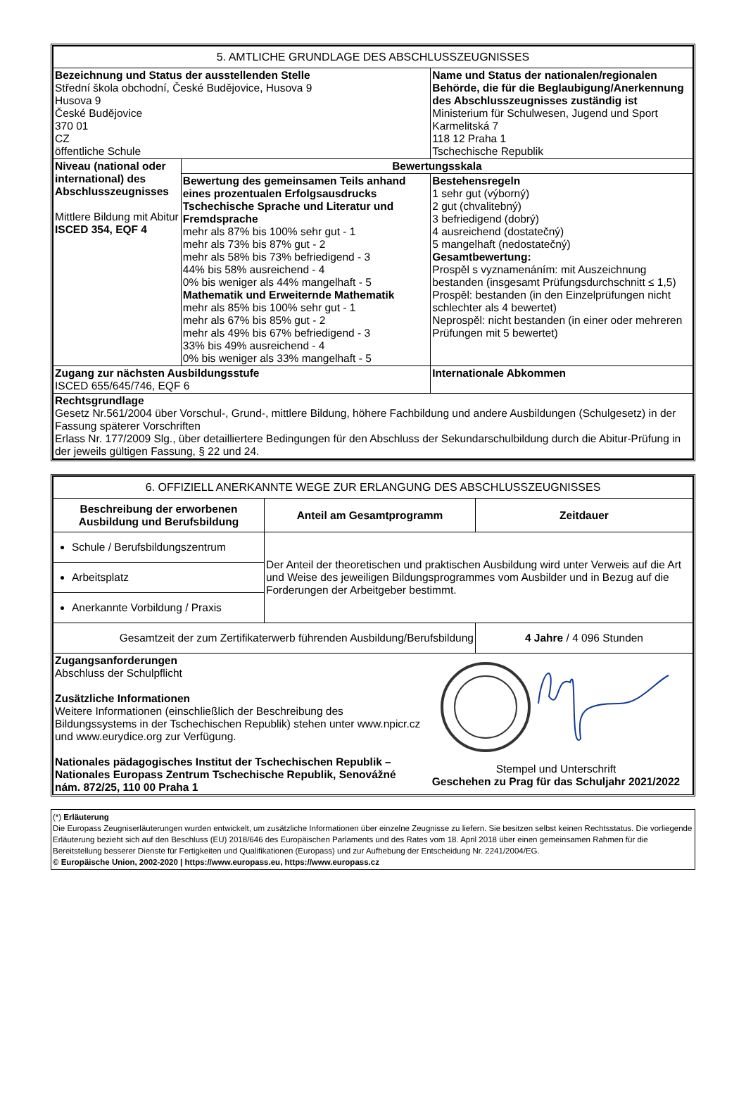| 5. AMTLICHE GRUNDLAGE DES ABSCHLUSSZEUGNISSES | | |
| Bezeichnung und Status der ausstellenden Stelle Střední škola obchodní, České Budějovice, Husova 9 Husova 9 České Budějovice 370 01 CZ öffentliche Schule | | Name und Status der nationalen/regionalen Behörde, die für die Beglaubigung/Anerkennung des Abschlusszeugnisses zuständig ist Ministerium für Schulwesen, Jugend und Sport Karmelitská 7 118 12 Praha 1 Tschechische Republik |
| Niveau (national oder international) des Abschlusszeugnisses Mittlere Bildung mit Abitur ISCED 354, EQF 4 | Bewertungsskala | |
| | Bewertung des gemeinsamen Teils anhand eines prozentualen Erfolgsausdrucks Tschechische Sprache und Literatur und Fremdsprache mehr als 87% bis 100% sehr gut - 1 mehr als 73% bis 87% gut - 2 mehr als 58% bis 73% befriedigend - 3 44% bis 58% ausreichend - 4 0% bis weniger als 44% mangelhaft - 5 Mathematik und Erweiternde Mathematik mehr als 85% bis 100% sehr gut - 1 mehr als 67% bis 85% gut - 2 mehr als 49% bis 67% befriedigend - 3 33% bis 49% ausreichend - 4 0% bis weniger als 33% mangelhaft - 5 | Bestehensregeln 1 sehr gut (výborný) 2 gut (chvalitebný) 3 befriedigend (dobrý) 4 ausreichend (dostatečný) 5 mangelhaft (nedostatečný) Gesamtbewertung: Prospěl s vyznamenáním: mit Auszeichnung bestanden (insgesamt Prüfungsdurchschnitt ≤ 1,5) Prospěl: bestanden (in den Einzelprüfungen nicht schlechter als 4 bewertet) Neprospěl: nicht bestanden (in einer oder mehreren Prüfungen mit 5 bewertet) |
| Zugang zur nächsten Ausbildungsstufe ISCED 655/645/746, EQF 6 | | Internationale Abkommen |
| Rechtsgrundlage Gesetz Nr.561/2004 über Vorschul-, Grund-, mittlere Bildung, höhere Fachbildung und andere Ausbildungen (Schulgesetz) in der Fassung späterer Vorschriften Erlass Nr. 177/2009 Slg., über detailliertere Bedingungen für den Abschluss der Sekundarschulbildung durch die Abitur-Prüfung in der jeweils gültigen Fassung, § 22 und 24. | | |
| 6. OFFIZIELL ANERKANNTE WEGE ZUR ERLANGUNG DES ABSCHLUSSZEUGNISSES | | |
| Beschreibung der erworbenen Ausbildung und Berufsbildung | Anteil am Gesamtprogramm | Zeitdauer |
| Schule / Berufsbildungszentrum | Der Anteil der theoretischen und praktischen Ausbildung wird unter Verweis auf die Art und Weise des jeweiligen Bildungsprogrammes vom Ausbilder und in Bezug auf die Forderungen der Arbeitgeber bestimmt. | |
| Arbeitsplatz | | |
| Anerkannte Vorbildung / Praxis | | |
| Gesamtzeit der zum Zertifikaterwerb führenden Ausbildung/Berufsbildung | | 4 Jahre / 4 096 Stunden |
| Zugangsanforderungen Abschluss der Schulpflicht Zusätzliche Informationen Weitere Informationen (einschließlich der Beschreibung des Bildungssystems in der Tschechischen Republik) stehen unter www.npicr.cz und www.eurydice.org zur Verfügung. Nationales pädagogisches Institut der Tschechischen Republik – Nationales Europass Zentrum Tschechische Republik, Senovážné nám. 872/25, 110 00 Praha 1 Stempel und Unterschrift Geschehen zu Prag für das Schuljahr 2021/2022 | | |
(*) Erläuterung
Die Europass Zeugniserläuterungen wurden entwickelt, um zusätzliche Informationen über einzelne Zeugnisse zu liefern. Sie besitzen selbst keinen Rechtsstatus. Die vorliegende Erläuterung bezieht sich auf den Beschluss (EU) 2018/646 des Europäischen Parlaments und des Rates vom 18. April 2018 über einen gemeinsamen Rahmen für die Bereitstellung besserer Dienste für Fertigkeiten und Qualifikationen (Europass) und zur Aufhebung der Entscheidung Nr. 2241/2004/EG.
© Europäische Union, 2002-2020 | https://www.europass.eu, https://www.europass.cz